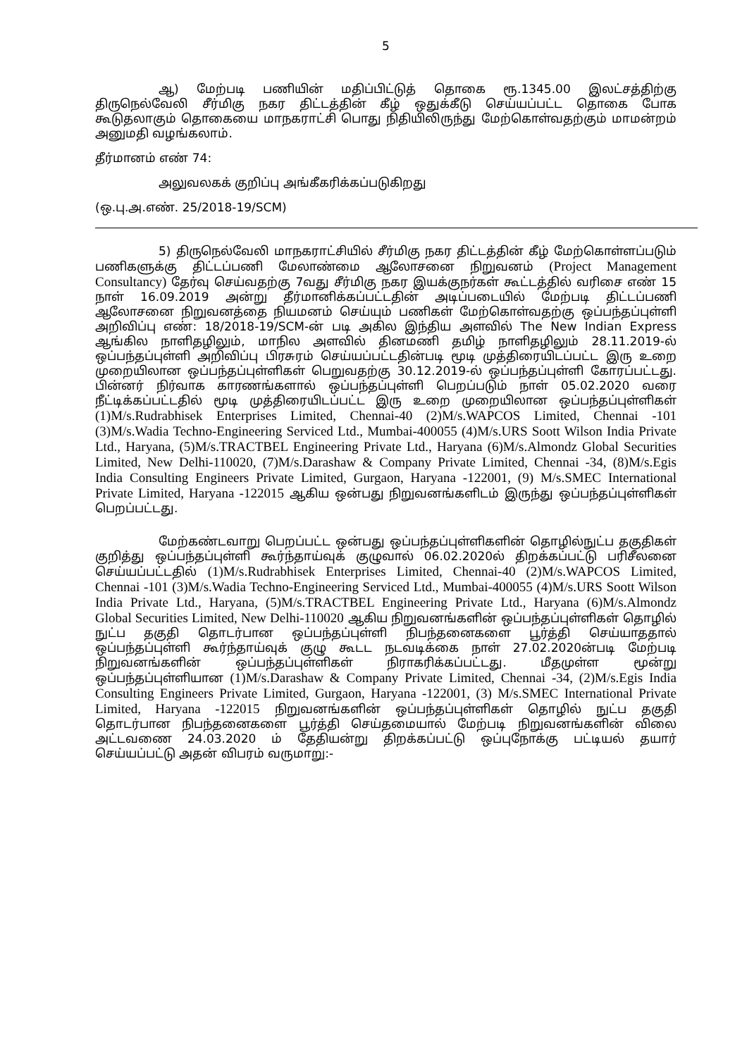5
ஆ) மேற்படி பணியின் மதிப்பிட்டுத் தொகை ரூ.1345.00 இலட்சத்திற்கு திருநெல்வேலி சீர்மிகு நகர திட்டத்தின் கீழ் ஒதுக்கீடு செய்யப்பட்ட தொகை போக கூடுதலாகும் தொகையை மாநகராட்சி பொது நிதியிலிருந்து மேற்கொள்வதற்கும் மாமன்றம் அனுமதி வழங்கலாம்.
தீர்மானம் எண் 74:
அலுவலகக் குறிப்பு அங்கீகரிக்கப்படுகிறது
(ஒ.பு.அ.எண். 25/2018-19/SCM)
5) திருநெல்வேலி மாநகராட்சியில் சீர்மிகு நகர திட்டத்தின் கீழ் மேற்கொள்ளப்படும் பணிகளுக்கு திட்டப்பணி மேலாண்மை ஆலோசனை நிறுவனம் (Project Management Consultancy) தேர்வு செய்வதற்கு 7வது சீர்மிகு நகர இயக்குநர்கள் கூட்டத்தில் வரிசை எண் 15 நாள் 16.09.2019 அன்று தீர்மானிக்கப்பட்டதின் அடிப்படையில் மேற்படி திட்டப்பணி ஆலோசனை நிறுவனத்தை நியமனம் செய்யும் பணிகள் மேற்கொள்வதற்கு ஒப்பந்தப்புள்ளி அறிவிப்பு எண்: 18/2018-19/SCM-ன் படி அகில இந்திய அளவில் The New Indian Express ஆங்கில நாளிதழிலும், மாநில அளவில் தினமணி தமிழ் நாளிதழிலும் 28.11.2019-ல் ஒப்பந்தப்புள்ளி அறிவிப்பு பிரசுரம் செய்யப்பட்டதின்படி மூடி முத்திரையிடப்பட்ட இரு உறை முறையிலான ஒப்பந்தப்புள்ளிகள் பெறுவதற்கு 30.12.2019-ல் ஒப்பந்தப்புள்ளி கோரப்பட்டது. பின்னர் நிர்வாக காரணங்களால் ஒப்பந்தப்புள்ளி பெறப்படும் நாள் 05.02.2020 வரை நீட்டிக்கப்பட்டதில் மூடி முத்திரையிடப்பட்ட இரு உறை முறையிலான ஒப்பந்தப்புள்ளிகள் (1)M/s.Rudrabhisek Enterprises Limited, Chennai-40 (2)M/s.WAPCOS Limited, Chennai -101 (3)M/s.Wadia Techno-Engineering Serviced Ltd., Mumbai-400055 (4)M/s.URS Soott Wilson India Private Ltd., Haryana, (5)M/s.TRACTBEL Engineering Private Ltd., Haryana (6)M/s.Almondz Global Securities Limited, New Delhi-110020, (7)M/s.Darashaw & Company Private Limited, Chennai -34, (8)M/s.Egis India Consulting Engineers Private Limited, Gurgaon, Haryana -122001, (9) M/s.SMEC International Private Limited, Haryana -122015 ஆகிய ஒன்பது நிறுவனங்களிடம் இருந்து ஒப்பந்தப்புள்ளிகள் பெறப்பட்டது.
மேற்கண்டவாறு பெறப்பட்ட ஒன்பது ஒப்பந்தப்புள்ளிகளின் தொழில்நுட்ப தகுதிகள் குறித்து ஒப்பந்தப்புள்ளி கூர்ந்தாய்வுக் குழுவால் 06.02.2020ல் திறக்கப்பட்டு பரிசீலனை செய்யப்பட்டதில் (1)M/s.Rudrabhisek Enterprises Limited, Chennai-40 (2)M/s.WAPCOS Limited, Chennai -101 (3)M/s.Wadia Techno-Engineering Serviced Ltd., Mumbai-400055 (4)M/s.URS Soott Wilson India Private Ltd., Haryana, (5)M/s.TRACTBEL Engineering Private Ltd., Haryana (6)M/s.Almondz Global Securities Limited, New Delhi-110020 ஆகிய நிறுவனங்களின் ஒப்பந்தப்புள்ளிகள் தொழில் நுட்ப தகுதி தொடர்பான ஒப்பந்தப்புள்ளி நிபந்தனைகளை பூர்த்தி செய்யாததால் ஒப்பந்தப்புள்ளி கூர்ந்தாய்வுக் குழு கூடட நடவடிக்கை நாள் 27.02.2020ன்படி மேற்படி நிறுவனங்களின் ஒப்பந்தப்புள்ளிகள் நிராகரிக்கப்பட்டது. மீதமுள்ள மூன்று ஒப்பந்தப்புள்ளியான (1)M/s.Darashaw & Company Private Limited, Chennai -34, (2)M/s.Egis India Consulting Engineers Private Limited, Gurgaon, Haryana -122001, (3) M/s.SMEC International Private Limited, Haryana -122015 நிறுவனங்களின் ஒப்பந்தப்புள்ளிகள் தொழில் நுட்ப தகுதி தொடர்பான நிபந்தனைகளை பூர்த்தி செய்தமையால் மேற்படி நிறுவனங்களின் விலை அட்டவணை 24.03.2020 ம் தேதியன்று திறக்கப்பட்டு ஒப்புநோக்கு பட்டியல் தயார் செய்யப்பட்டு அதன் விபரம் வருமாறு:-